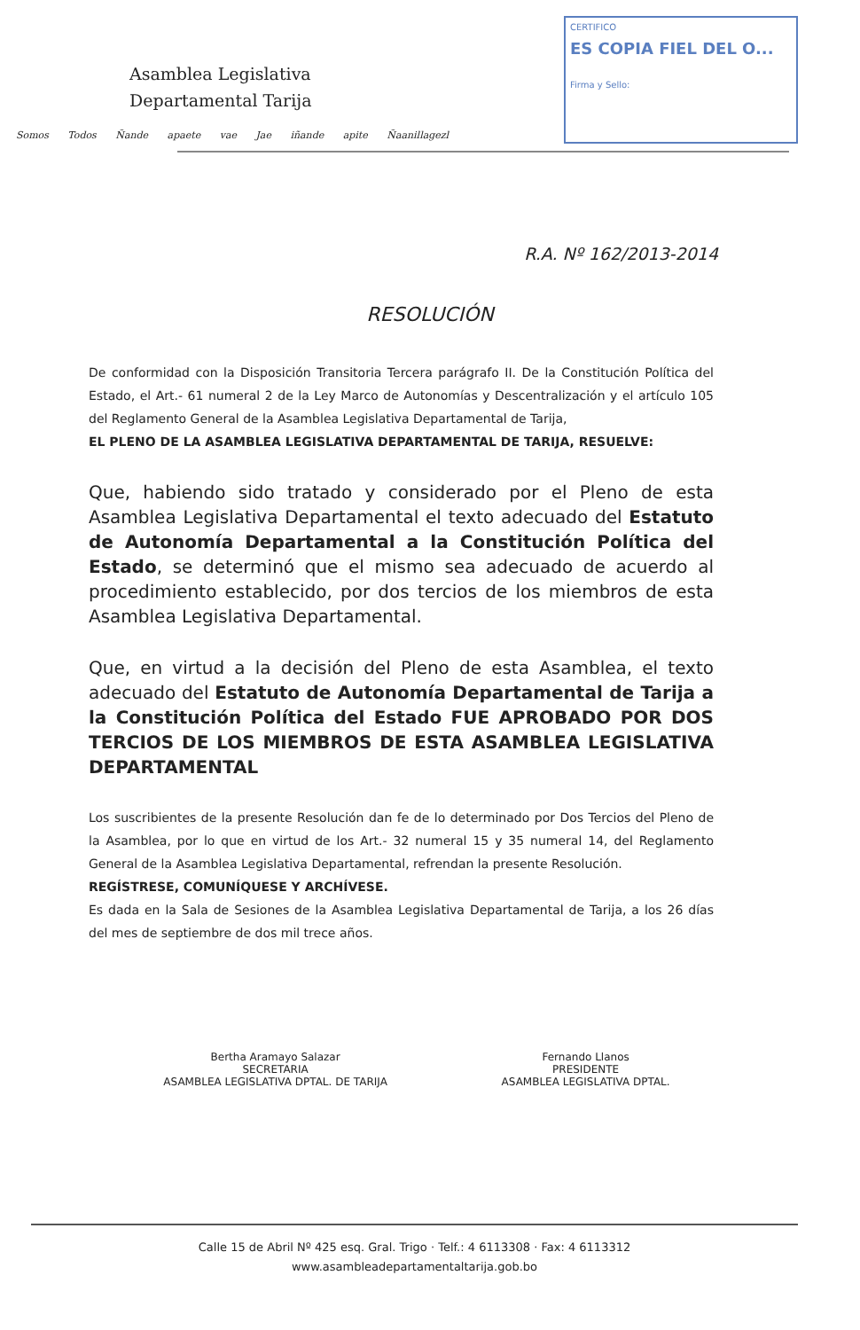Asamblea Legislativa
Departamental Tarija
Somos Todos Ñande apaete vae Jae iñande apite Ñaanillagezl
CERTIFICO
ES COPIA FIEL DEL O...
Firma y Sello:
R.A. Nº 162/2013-2014
RESOLUCIÓN
De conformidad con la Disposición Transitoria Tercera parágrafo II. De la Constitución Política del Estado, el Art.- 61 numeral 2 de la Ley Marco de Autonomías y Descentralización y el artículo 105 del Reglamento General de la Asamblea Legislativa Departamental de Tarija,
EL PLENO DE LA ASAMBLEA LEGISLATIVA DEPARTAMENTAL DE TARIJA, RESUELVE:
Que, habiendo sido tratado y considerado por el Pleno de esta Asamblea Legislativa Departamental el texto adecuado del Estatuto de Autonomía Departamental a la Constitución Política del Estado, se determinó que el mismo sea adecuado de acuerdo al procedimiento establecido, por dos tercios de los miembros de esta Asamblea Legislativa Departamental.
Que, en virtud a la decisión del Pleno de esta Asamblea, el texto adecuado del Estatuto de Autonomía Departamental de Tarija a la Constitución Política del Estado FUE APROBADO POR DOS TERCIOS DE LOS MIEMBROS DE ESTA ASAMBLEA LEGISLATIVA DEPARTAMENTAL
Los suscribientes de la presente Resolución dan fe de lo determinado por Dos Tercios del Pleno de la Asamblea, por lo que en virtud de los Art.- 32 numeral 15 y 35 numeral 14, del Reglamento General de la Asamblea Legislativa Departamental, refrendan la presente Resolución.
REGÍSTRESE, COMUNÍQUESE Y ARCHÍVESE.
Es dada en la Sala de Sesiones de la Asamblea Legislativa Departamental de Tarija, a los 26 días del mes de septiembre de dos mil trece años.
Bertha Aramayo Salazar
SECRETARIA
ASAMBLEA LEGISLATIVA DPTAL. DE TARIJA
Fernando Llanos
PRESIDENTE
ASAMBLEA LEGISLATIVA DPTAL.
Calle 15 de Abril Nº 425 esq. Gral. Trigo · Telf.: 4 6113308 · Fax: 4 6113312
www.asambleadepartamentaltarija.gob.bo